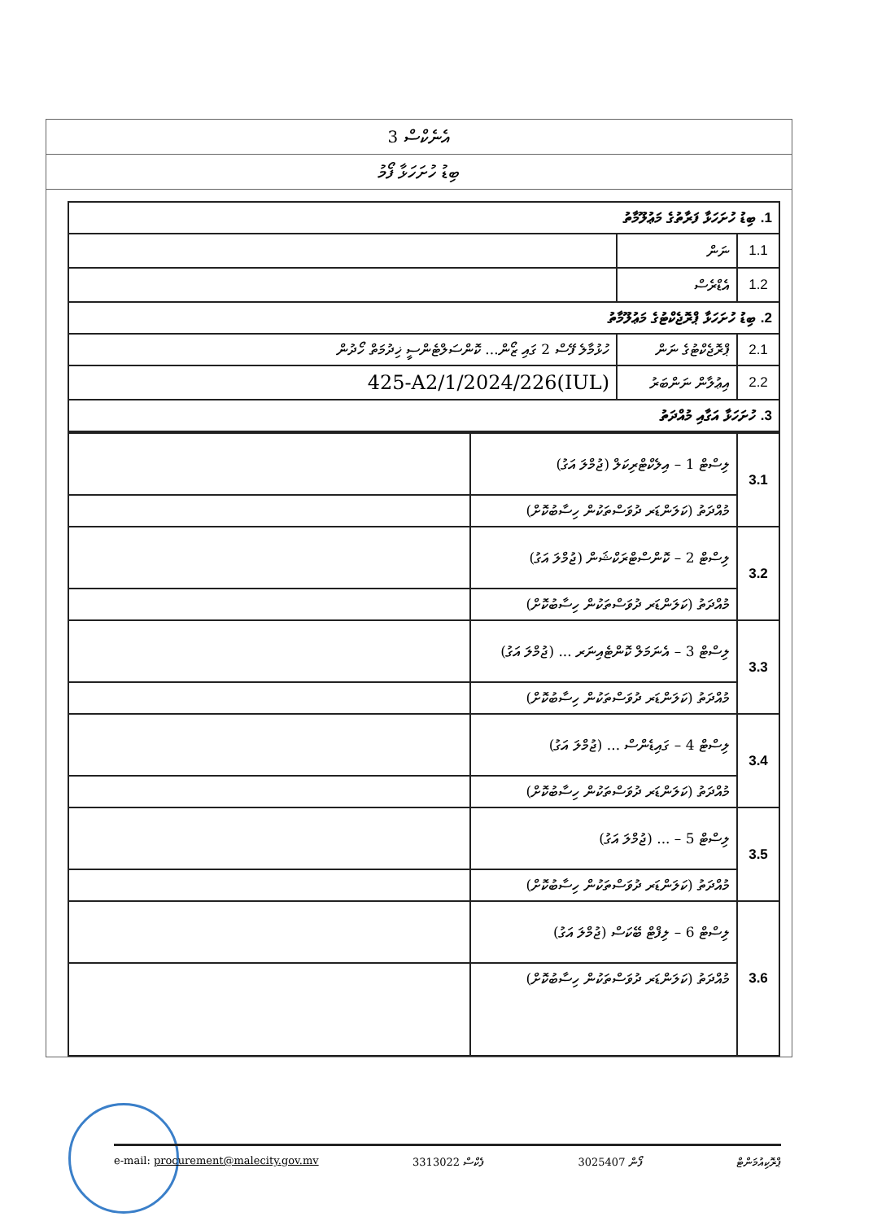އެނެކްސް 3
ބިޑު ހުށަހަޅާ ފޯމު
| 1. ބިޑު ހުށަހަޅާ ފަރާތުގެ މަޢުލޫމާތު | | |
| 1.1 | ނަން | |
| 1.2 | އެޑްރެސް | |
| 2. ބިޑު ހުށަހަޅާ ޕްރޮޖެކްޓުގެ މަޢުލޫމާތު | | |
| 2.1 | ޕްރޮޖެކްޓުގެ ނަން | ހުޅުމާލެ ފޭސް 2 ގައި ޒޯން... ކޮންސަލްޓެންސީ ޚިދުމަތް ހޯދުން |
| 2.2 | އިޢުލާން ނަންބަރު | (IUL)425-A2/1/2024/226 |
| 3. ހުށަހަޅާ އަގާއި މުއްދަތު | | |
| 3.1 | ލިސްޓް 1 – އިލެކްޓްރިކަލް (ޖުމްލަ އަގު) | |
| | މުއްދަތު (ކަލަންޑަރ ދުވަސްތަކުން ހިސާބުކޮށް) | |
| 3.2 | ލިސްޓް 2 – ކޮންސްޓްރަކްޝަން (ޖުމްލަ އަގު) | |
| | މުއްދަތު (ކަލަންޑަރ ދުވަސްތަކުން ހިސާބުކޮށް) | |
| 3.3 | ލިސްޓް 3 – އެނަމަލް ކޮންޓެއިނަރ ... (ޖުމްލަ އަގު) | |
| | މުއްދަތު (ކަލަންޑަރ ދުވަސްތަކުން ހިސާބުކޮށް) | |
| 3.4 | ލިސްޓް 4 – ގައިޑެންސް ... (ޖުމްލަ އަގު) | |
| | މުއްދަތު (ކަލަންޑަރ ދުވަސްތަކުން ހިސާބުކޮށް) | |
| 3.5 | ލިސްޓް 5 – ... (ޖުމްލަ އަގު) | |
| | މުއްދަތު (ކަލަންޑަރ ދުވަސްތަކުން ހިސާބުކޮށް) | |
| 3.6 | ލިސްޓް 6 – ލިފްޓް ބޭކަސް (ޖުމްލަ އަގު) | |
| | މުއްދަތު (ކަލަންޑަރ ދުވަސްތަކުން ހިސާބުކޮށް) | |
e-mail: procurement@malecity.gov.mv 3313022 ފެކްސް 3025407 ފޯން ޕްރޮކިއުމަންޓް